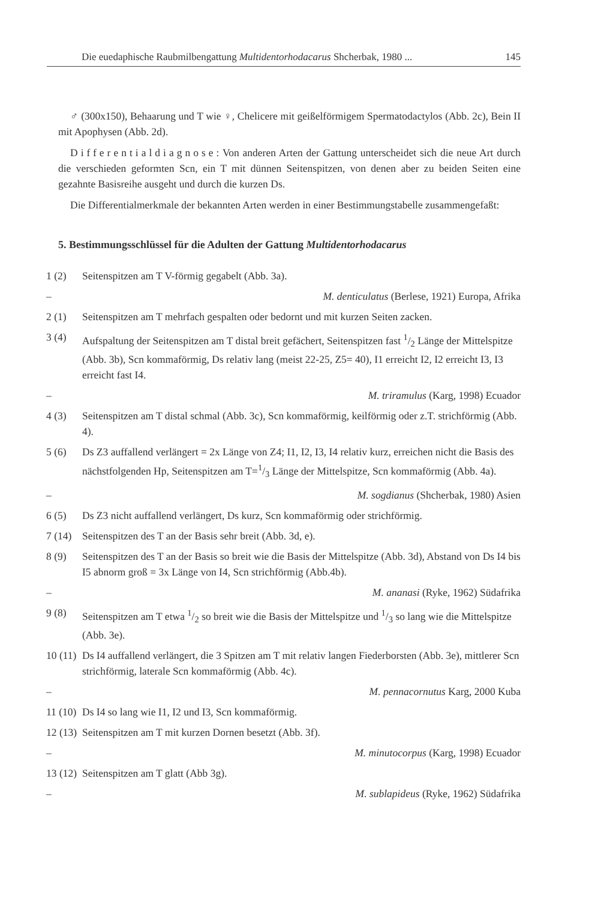Die euedaphische Raubmilbengattung Multidentorhodacarus Shcherbak, 1980 ... 145
♂ (300x150), Behaarung und T wie ♀, Chelicere mit geißelförmigem Spermatodactylos (Abb. 2c), Bein II mit Apophysen (Abb. 2d).
Differentialdiagnose: Von anderen Arten der Gattung unterscheidet sich die neue Art durch die verschieden geformten Scn, ein T mit dünnen Seitenspitzen, von denen aber zu beiden Seiten eine gezahnte Basisreihe ausgeht und durch die kurzen Ds.
Die Differentialmerkmale der bekannten Arten werden in einer Bestimmungstabelle zusammengefaßt:
5. Bestimmungsschlüssel für die Adulten der Gattung Multidentorhodacarus
1 (2) Seitenspitzen am T V-förmig gegabelt (Abb. 3a).
– M. denticulatus (Berlese, 1921) Europa, Afrika
2 (1) Seitenspitzen am T mehrfach gespalten oder bedornt und mit kurzen Seiten zacken.
3 (4) Aufspaltung der Seitenspitzen am T distal breit gefächert, Seitenspitzen fast 1/2 Länge der Mittelspitze (Abb. 3b), Scn kommaförmig, Ds relativ lang (meist 22-25, Z5= 40), I1 erreicht I2, I2 erreicht I3, I3 erreicht fast I4.
– M. triramulus (Karg, 1998) Ecuador
4 (3) Seitenspitzen am T distal schmal (Abb. 3c), Scn kommaförmig, keilförmig oder z.T. strichförmig (Abb. 4).
5 (6) Ds Z3 auffallend verlängert = 2x Länge von Z4; I1, I2, I3, I4 relativ kurz, erreichen nicht die Basis des nächstfolgenden Hp, Seitenspitzen am T=1/3 Länge der Mittelspitze, Scn kommaförmig (Abb. 4a).
– M. sogdianus (Shcherbak, 1980) Asien
6 (5) Ds Z3 nicht auffallend verlängert, Ds kurz, Scn kommaförmig oder strichförmig.
7 (14) Seitenspitzen des T an der Basis sehr breit (Abb. 3d, e).
8 (9) Seitenspitzen des T an der Basis so breit wie die Basis der Mittelspitze (Abb. 3d), Abstand von Ds I4 bis I5 abnorm groß = 3x Länge von I4, Scn strichförmig (Abb.4b).
– M. ananasi (Ryke, 1962) Südafrika
9 (8) Seitenspitzen am T etwa 1/2 so breit wie die Basis der Mittelspitze und 1/3 so lang wie die Mittelspitze (Abb. 3e).
10 (11) Ds I4 auffallend verlängert, die 3 Spitzen am T mit relativ langen Fiederborsten (Abb. 3e), mittlerer Scn strichförmig, laterale Scn kommaförmig (Abb. 4c).
– M. pennacornutus Karg, 2000 Kuba
11 (10) Ds I4 so lang wie I1, I2 und I3, Scn kommaförmig.
12 (13) Seitenspitzen am T mit kurzen Dornen besetzt (Abb. 3f).
– M. minutocorpus (Karg, 1998) Ecuador
13 (12) Seitenspitzen am T glatt (Abb 3g).
– M. sublapideus (Ryke, 1962) Südafrika